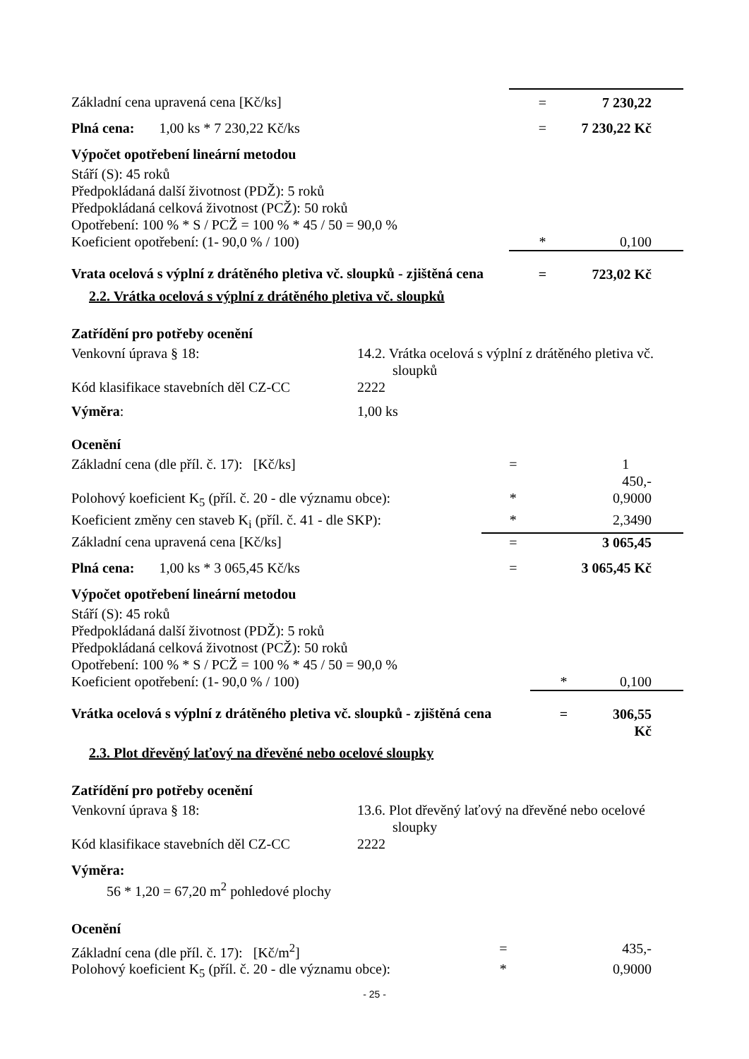| Základní cena upravená cena [Kč/ks] | = | 7 230,22 |
| Plná cena: 1,00 ks * 7 230,22 Kč/ks | = | 7 230,22 Kč |
Výpočet opotřebení lineární metodou
| Stáří (S): 45 roků Předpokládaná další životnost (PDŽ): 5 roků Předpokládaná celková životnost (PCŽ): 50 roků Opotřebení: 100 % * S / PCŽ = 100 % * 45 / 50 = 90,0 % | | |
| Koeficient opotřebení: (1- 90,0 % / 100) | * | 0,100 |
| Vrata ocelová s výplní z drátěného pletiva vč. sloupků - zjištěná cena | = | 723,02 Kč |
2.2. Vrátka ocelová s výplní z drátěného pletiva vč. sloupků
Zatřídění pro potřeby ocenění
| Venkovní úprava § 18: | 14.2. Vrátka ocelová s výplní z drátěného pletiva vč. sloupků |
| Kód klasifikace stavebních děl CZ-CC | 2222 |
| Výměra : | 1,00 ks |
Ocenění
| Základní cena (dle příl. č. 17): [Kč/ks] | = | 1 450,- |
| Polohový koeficient K<sub>5</sub> (příl. č. 20 - dle významu obce): | * | 0,9000 |
| Koeficient změny cen staveb K<sub>i</sub> (příl. č. 41 - dle SKP): | * | 2,3490 |
| Základní cena upravená cena [Kč/ks] | = | 3 065,45 |
| Plná cena: 1,00 ks * 3 065,45 Kč/ks | = | 3 065,45 Kč |
Výpočet opotřebení lineární metodou
| Stáří (S): 45 roků Předpokládaná další životnost (PDŽ): 5 roků Předpokládaná celková životnost (PCŽ): 50 roků Opotřebení: 100 % * S / PCŽ = 100 % * 45 / 50 = 90,0 % | | |
| Koeficient opotřebení: (1- 90,0 % / 100) | * | 0,100 |
| Vrátka ocelová s výplní z drátěného pletiva vč. sloupků - zjištěná cena | = | 306,55 Kč |
2.3. Plot dřevěný laťový na dřevěné nebo ocelové sloupky
Zatřídění pro potřeby ocenění
| Venkovní úprava § 18: | 13.6. Plot dřevěný laťový na dřevěné nebo ocelové sloupky |
| Kód klasifikace stavebních děl CZ-CC | 2222 |
Výměra:
56 * 1,20 = 67,20 m<sup>2</sup> pohledové plochy
Ocenění
| Základní cena (dle příl. č. 17): [Kč/m<sup>2</sup>] | = | 435,- |
| Polohový koeficient K<sub>5</sub> (příl. č. 20 - dle významu obce): | * | 0,9000 |
- 25 -